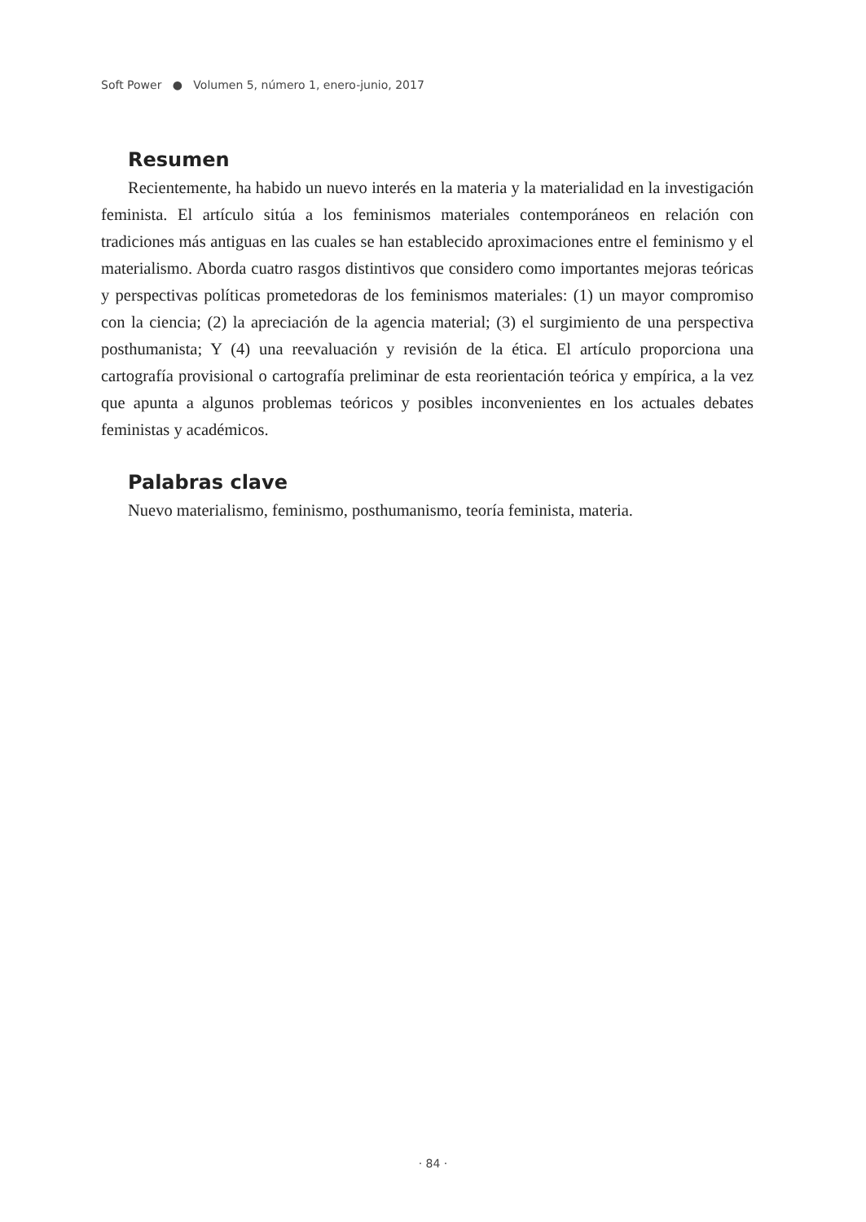Soft Power ● Volumen 5, número 1, enero-junio, 2017
Resumen
Recientemente, ha habido un nuevo interés en la materia y la materialidad en la investigación feminista. El artículo sitúa a los feminismos materiales contemporáneos en relación con tradiciones más antiguas en las cuales se han establecido aproximaciones entre el feminismo y el materialismo. Aborda cuatro rasgos distintivos que considero como importantes mejoras teóricas y perspectivas políticas prometedoras de los feminismos materiales: (1) un mayor compromiso con la ciencia; (2) la apreciación de la agencia material; (3) el surgimiento de una perspectiva posthumanista; Y (4) una reevaluación y revisión de la ética. El artículo proporciona una cartografía provisional o cartografía preliminar de esta reorientación teórica y empírica, a la vez que apunta a algunos problemas teóricos y posibles inconvenientes en los actuales debates feministas y académicos.
Palabras clave
Nuevo materialismo, feminismo, posthumanismo, teoría feminista, materia.
· 84 ·